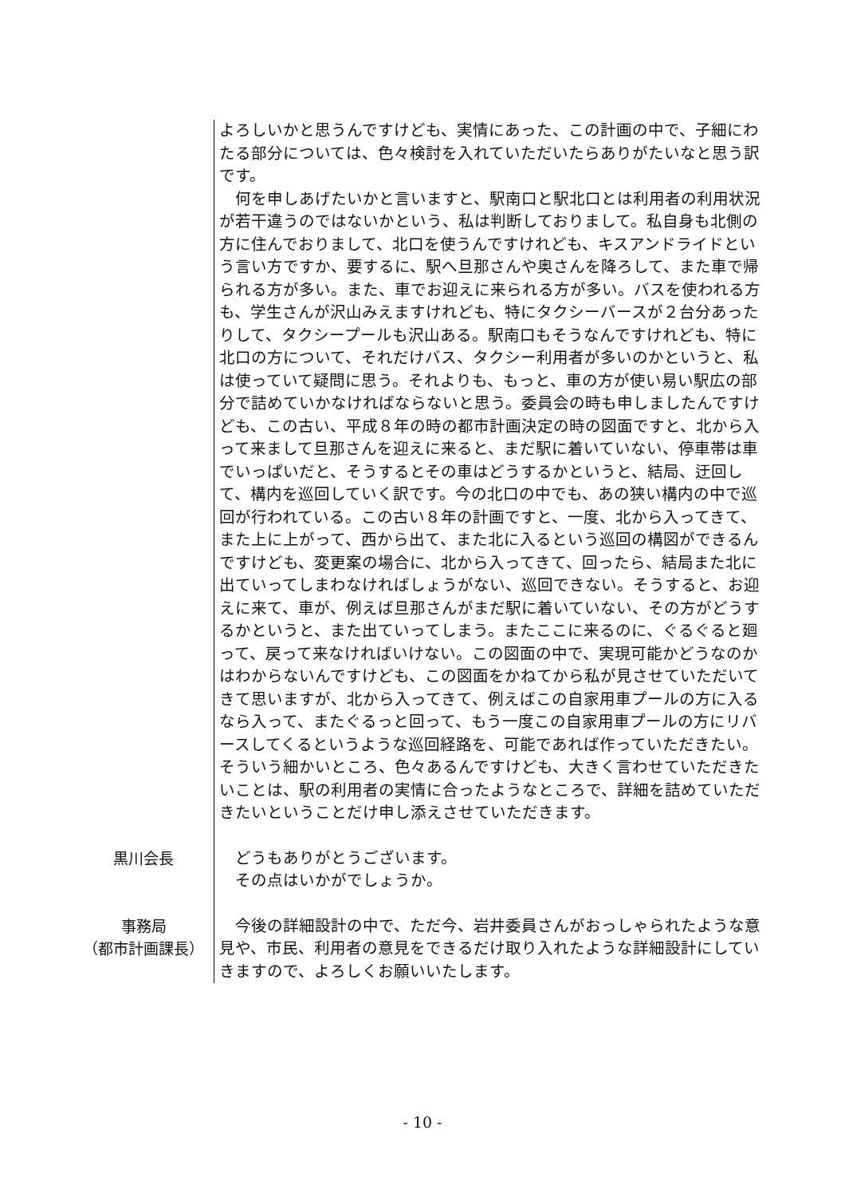よろしいかと思うんですけども、実情にあった、この計画の中で、子細にわたる部分については、色々検討を入れていただいたらありがたいなと思う訳です。
　何を申しあげたいかと言いますと、駅南口と駅北口とは利用者の利用状況が若干違うのではないかという、私は判断しておりまして。私自身も北側の方に住んでおりまして、北口を使うんですけれども、キスアンドライドという言い方ですか、要するに、駅へ旦那さんや奥さんを降ろして、また車で帰られる方が多い。また、車でお迎えに来られる方が多い。バスを使われる方も、学生さんが沢山みえますけれども、特にタクシーバースが２台分あったりして、タクシープールも沢山ある。駅南口もそうなんですけれども、特に北口の方について、それだけバス、タクシー利用者が多いのかというと、私は使っていて疑問に思う。それよりも、もっと、車の方が使い易い駅広の部分で詰めていかなければならないと思う。委員会の時も申しましたんですけども、この古い、平成８年の時の都市計画決定の時の図面ですと、北から入って来まして旦那さんを迎えに来ると、まだ駅に着いていない、停車帯は車でいっぱいだと、そうするとその車はどうするかというと、結局、迂回して、構内を巡回していく訳です。今の北口の中でも、あの狭い構内の中で巡回が行われている。この古い８年の計画ですと、一度、北から入ってきて、また上に上がって、西から出て、また北に入るという巡回の構図ができるんですけども、変更案の場合に、北から入ってきて、回ったら、結局また北に出ていってしまわなければしょうがない、巡回できない。そうすると、お迎えに来て、車が、例えば旦那さんがまだ駅に着いていない、その方がどうするかというと、また出ていってしまう。またここに来るのに、ぐるぐると廻って、戻って来なければいけない。この図面の中で、実現可能かどうなのかはわからないんですけども、この図面をかねてから私が見させていただいてきて思いますが、北から入ってきて、例えばこの自家用車プールの方に入るなら入って、またぐるっと回って、もう一度この自家用車プールの方にリバースしてくるというような巡回経路を、可能であれば作っていただきたい。そういう細かいところ、色々あるんですけども、大きく言わせていただきたいことは、駅の利用者の実情に合ったようなところで、詳細を詰めていただきたいということだけ申し添えさせていただきます。
黒川会長 　どうもありがとうございます。
　その点はいかがでしょうか。
事務局
（都市計画課長）
　今後の詳細設計の中で、ただ今、岩井委員さんがおっしゃられたような意見や、市民、利用者の意見をできるだけ取り入れたような詳細設計にしていきますので、よろしくお願いいたします。
- 10 -